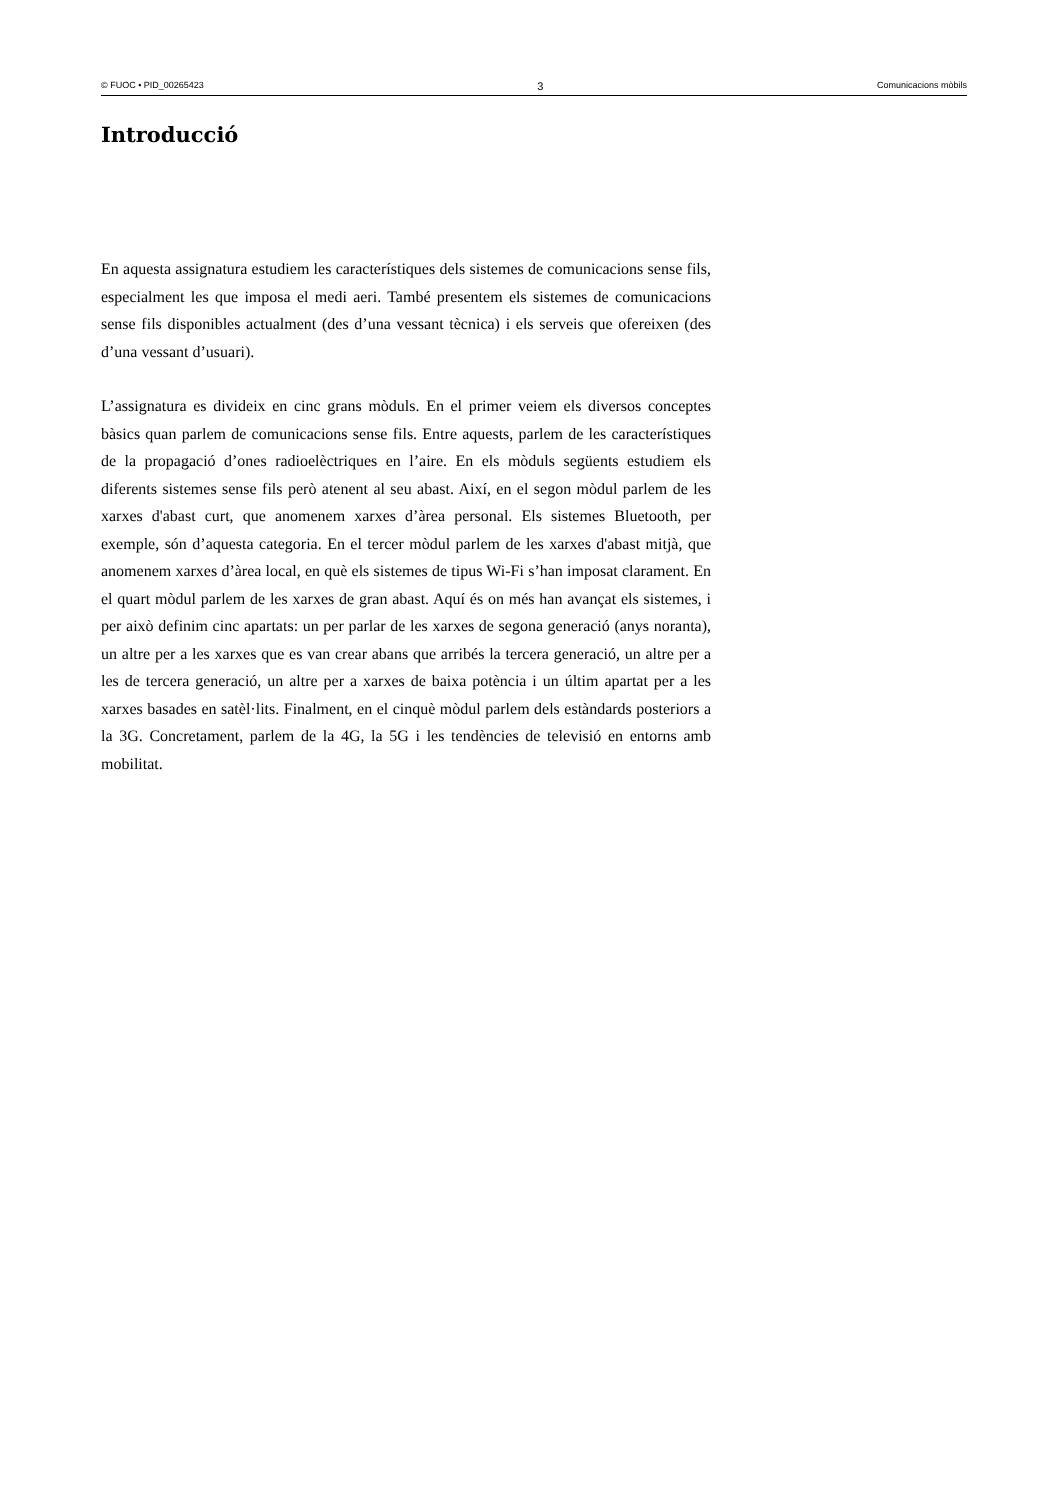© FUOC • PID_00265423 3 Comunicacions mòbils
Introducció
En aquesta assignatura estudiem les característiques dels sistemes de comunicacions sense fils, especialment les que imposa el medi aeri. També presentem els sistemes de comunicacions sense fils disponibles actualment (des d’una vessant tècnica) i els serveis que ofereixen (des d’una vessant d’usuari).
L’assignatura es divideix en cinc grans mòduls. En el primer veiem els diversos conceptes bàsics quan parlem de comunicacions sense fils. Entre aquests, parlem de les característiques de la propagació d’ones radioelèctriques en l’aire. En els mòduls següents estudiem els diferents sistemes sense fils però atenent al seu abast. Així, en el segon mòdul parlem de les xarxes d'abast curt, que anomenem xarxes d’àrea personal. Els sistemes Bluetooth, per exemple, són d’aquesta categoria. En el tercer mòdul parlem de les xarxes d'abast mitjà, que anomenem xarxes d’àrea local, en què els sistemes de tipus Wi-Fi s’han imposat clarament. En el quart mòdul parlem de les xarxes de gran abast. Aquí és on més han avançat els sistemes, i per això definim cinc apartats: un per parlar de les xarxes de segona generació (anys noranta), un altre per a les xarxes que es van crear abans que arribés la tercera generació, un altre per a les de tercera generació, un altre per a xarxes de baixa potència i un últim apartat per a les xarxes basades en satèl·lits. Finalment, en el cinquè mòdul parlem dels estàndards posteriors a la 3G. Concretament, parlem de la 4G, la 5G i les tendències de televisió en entorns amb mobilitat.